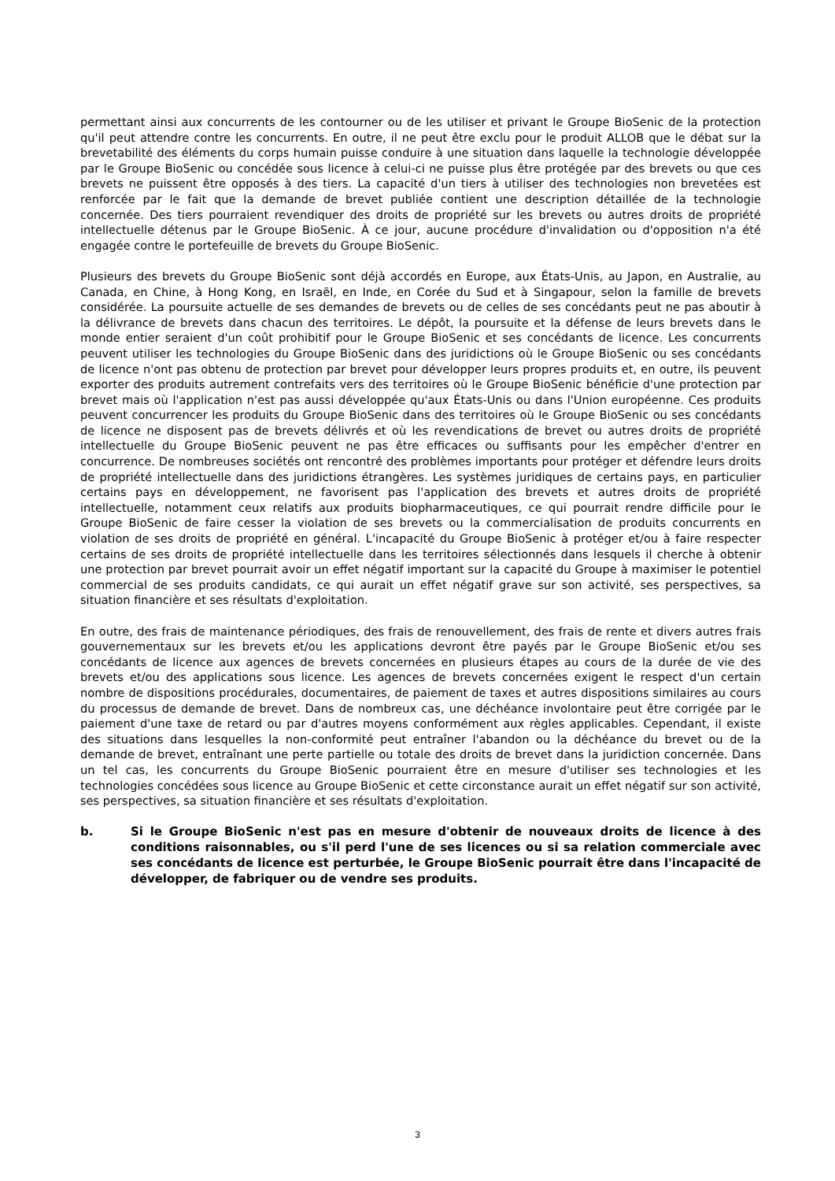permettant ainsi aux concurrents de les contourner ou de les utiliser et privant le Groupe BioSenic de la protection qu'il peut attendre contre les concurrents. En outre, il ne peut être exclu pour le produit ALLOB que le débat sur la brevetabilité des éléments du corps humain puisse conduire à une situation dans laquelle la technologie développée par le Groupe BioSenic ou concédée sous licence à celui-ci ne puisse plus être protégée par des brevets ou que ces brevets ne puissent être opposés à des tiers. La capacité d'un tiers à utiliser des technologies non brevetées est renforcée par le fait que la demande de brevet publiée contient une description détaillée de la technologie concernée. Des tiers pourraient revendiquer des droits de propriété sur les brevets ou autres droits de propriété intellectuelle détenus par le Groupe BioSenic. À ce jour, aucune procédure d'invalidation ou d'opposition n'a été engagée contre le portefeuille de brevets du Groupe BioSenic.
Plusieurs des brevets du Groupe BioSenic sont déjà accordés en Europe, aux États-Unis, au Japon, en Australie, au Canada, en Chine, à Hong Kong, en Israël, en Inde, en Corée du Sud et à Singapour, selon la famille de brevets considérée. La poursuite actuelle de ses demandes de brevets ou de celles de ses concédants peut ne pas aboutir à la délivrance de brevets dans chacun des territoires. Le dépôt, la poursuite et la défense de leurs brevets dans le monde entier seraient d'un coût prohibitif pour le Groupe BioSenic et ses concédants de licence. Les concurrents peuvent utiliser les technologies du Groupe BioSenic dans des juridictions où le Groupe BioSenic ou ses concédants de licence n'ont pas obtenu de protection par brevet pour développer leurs propres produits et, en outre, ils peuvent exporter des produits autrement contrefaits vers des territoires où le Groupe BioSenic bénéficie d'une protection par brevet mais où l'application n'est pas aussi développée qu'aux États-Unis ou dans l'Union européenne. Ces produits peuvent concurrencer les produits du Groupe BioSenic dans des territoires où le Groupe BioSenic ou ses concédants de licence ne disposent pas de brevets délivrés et où les revendications de brevet ou autres droits de propriété intellectuelle du Groupe BioSenic peuvent ne pas être efficaces ou suffisants pour les empêcher d'entrer en concurrence. De nombreuses sociétés ont rencontré des problèmes importants pour protéger et défendre leurs droits de propriété intellectuelle dans des juridictions étrangères. Les systèmes juridiques de certains pays, en particulier certains pays en développement, ne favorisent pas l'application des brevets et autres droits de propriété intellectuelle, notamment ceux relatifs aux produits biopharmaceutiques, ce qui pourrait rendre difficile pour le Groupe BioSenic de faire cesser la violation de ses brevets ou la commercialisation de produits concurrents en violation de ses droits de propriété en général. L'incapacité du Groupe BioSenic à protéger et/ou à faire respecter certains de ses droits de propriété intellectuelle dans les territoires sélectionnés dans lesquels il cherche à obtenir une protection par brevet pourrait avoir un effet négatif important sur la capacité du Groupe à maximiser le potentiel commercial de ses produits candidats, ce qui aurait un effet négatif grave sur son activité, ses perspectives, sa situation financière et ses résultats d'exploitation.
En outre, des frais de maintenance périodiques, des frais de renouvellement, des frais de rente et divers autres frais gouvernementaux sur les brevets et/ou les applications devront être payés par le Groupe BioSenic et/ou ses concédants de licence aux agences de brevets concernées en plusieurs étapes au cours de la durée de vie des brevets et/ou des applications sous licence. Les agences de brevets concernées exigent le respect d'un certain nombre de dispositions procédurales, documentaires, de paiement de taxes et autres dispositions similaires au cours du processus de demande de brevet. Dans de nombreux cas, une déchéance involontaire peut être corrigée par le paiement d'une taxe de retard ou par d'autres moyens conformément aux règles applicables. Cependant, il existe des situations dans lesquelles la non-conformité peut entraîner l'abandon ou la déchéance du brevet ou de la demande de brevet, entraînant une perte partielle ou totale des droits de brevet dans la juridiction concernée. Dans un tel cas, les concurrents du Groupe BioSenic pourraient être en mesure d'utiliser ses technologies et les technologies concédées sous licence au Groupe BioSenic et cette circonstance aurait un effet négatif sur son activité, ses perspectives, sa situation financière et ses résultats d'exploitation.
b. Si le Groupe BioSenic n'est pas en mesure d'obtenir de nouveaux droits de licence à des conditions raisonnables, ou s'il perd l'une de ses licences ou si sa relation commerciale avec ses concédants de licence est perturbée, le Groupe BioSenic pourrait être dans l'incapacité de développer, de fabriquer ou de vendre ses produits.
3